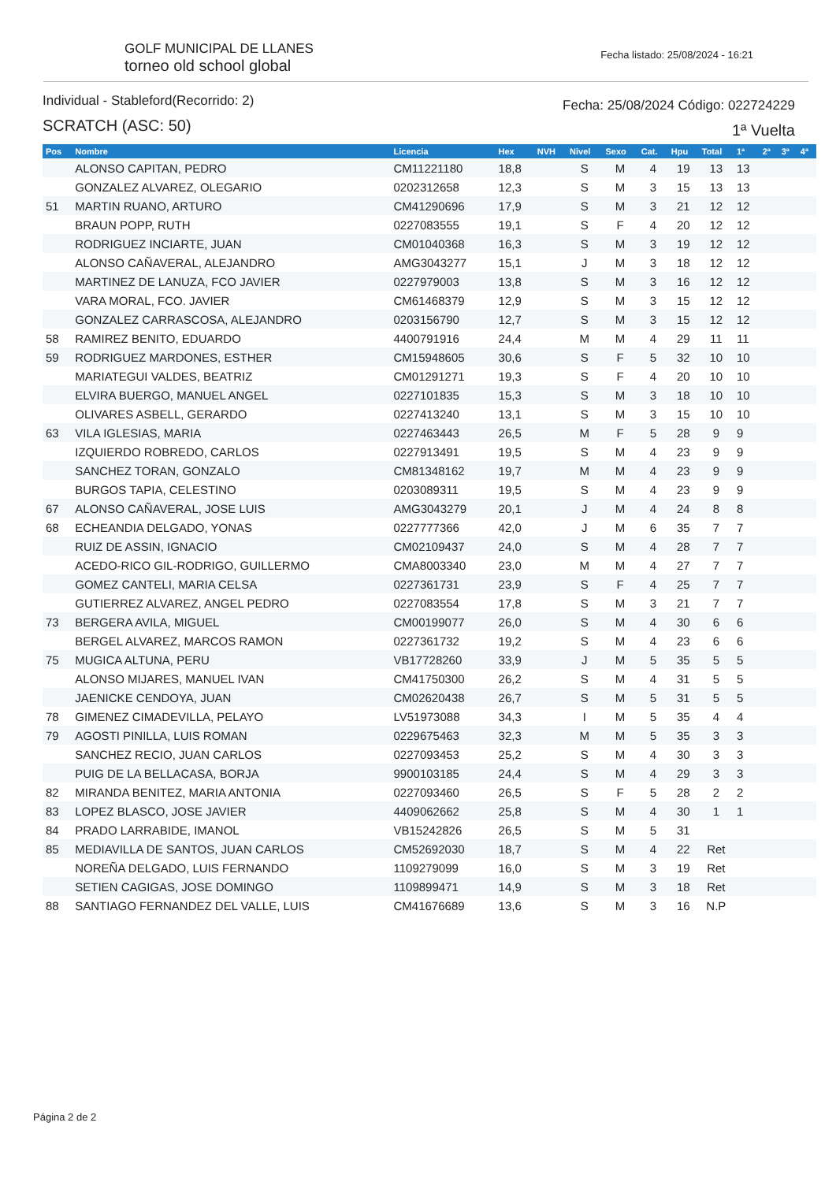GOLF MUNICIPAL DE LLANES
torneo old school global
Fecha listado: 25/08/2024 - 16:21
Individual - Stableford(Recorrido: 2)
SCRATCH (ASC: 50)
Fecha: 25/08/2024 Código: 022724229
1ª Vuelta
| Pos | Nombre | Licencia | Hex | NVH | Nivel | Sexo | Cat. | Hpu | Total | 1ª | 2ª | 3ª | 4ª |
| --- | --- | --- | --- | --- | --- | --- | --- | --- | --- | --- | --- | --- | --- |
| | ALONSO CAPITAN, PEDRO | CM11221180 | 18,8 | | S | M | 4 | 19 | 13 | 13 | | | |
| | GONZALEZ ALVAREZ, OLEGARIO | 0202312658 | 12,3 | | S | M | 3 | 15 | 13 | 13 | | | |
| 51 | MARTIN RUANO, ARTURO | CM41290696 | 17,9 | | S | M | 3 | 21 | 12 | 12 | | | |
| | BRAUN POPP, RUTH | 0227083555 | 19,1 | | S | F | 4 | 20 | 12 | 12 | | | |
| | RODRIGUEZ INCIARTE, JUAN | CM01040368 | 16,3 | | S | M | 3 | 19 | 12 | 12 | | | |
| | ALONSO CAÑAVERAL, ALEJANDRO | AMG3043277 | 15,1 | | J | M | 3 | 18 | 12 | 12 | | | |
| | MARTINEZ DE LANUZA, FCO JAVIER | 0227979003 | 13,8 | | S | M | 3 | 16 | 12 | 12 | | | |
| | VARA MORAL, FCO. JAVIER | CM61468379 | 12,9 | | S | M | 3 | 15 | 12 | 12 | | | |
| | GONZALEZ CARRASCOSA, ALEJANDRO | 0203156790 | 12,7 | | S | M | 3 | 15 | 12 | 12 | | | |
| 58 | RAMIREZ BENITO, EDUARDO | 4400791916 | 24,4 | | M | M | 4 | 29 | 11 | 11 | | | |
| 59 | RODRIGUEZ MARDONES, ESTHER | CM15948605 | 30,6 | | S | F | 5 | 32 | 10 | 10 | | | |
| | MARIATEGUI VALDES, BEATRIZ | CM01291271 | 19,3 | | S | F | 4 | 20 | 10 | 10 | | | |
| | ELVIRA BUERGO, MANUEL ANGEL | 0227101835 | 15,3 | | S | M | 3 | 18 | 10 | 10 | | | |
| | OLIVARES ASBELL, GERARDO | 0227413240 | 13,1 | | S | M | 3 | 15 | 10 | 10 | | | |
| 63 | VILA IGLESIAS, MARIA | 0227463443 | 26,5 | | M | F | 5 | 28 | 9 | 9 | | | |
| | IZQUIERDO ROBREDO, CARLOS | 0227913491 | 19,5 | | S | M | 4 | 23 | 9 | 9 | | | |
| | SANCHEZ TORAN, GONZALO | CM81348162 | 19,7 | | M | M | 4 | 23 | 9 | 9 | | | |
| | BURGOS TAPIA, CELESTINO | 0203089311 | 19,5 | | S | M | 4 | 23 | 9 | 9 | | | |
| 67 | ALONSO CAÑAVERAL, JOSE LUIS | AMG3043279 | 20,1 | | J | M | 4 | 24 | 8 | 8 | | | |
| 68 | ECHEANDIA DELGADO, YONAS | 0227777366 | 42,0 | | J | M | 6 | 35 | 7 | 7 | | | |
| | RUIZ DE ASSIN, IGNACIO | CM02109437 | 24,0 | | S | M | 4 | 28 | 7 | 7 | | | |
| | ACEDO-RICO GIL-RODRIGO, GUILLERMO | CMA8003340 | 23,0 | | M | M | 4 | 27 | 7 | 7 | | | |
| | GOMEZ CANTELI, MARIA CELSA | 0227361731 | 23,9 | | S | F | 4 | 25 | 7 | 7 | | | |
| | GUTIERREZ ALVAREZ, ANGEL PEDRO | 0227083554 | 17,8 | | S | M | 3 | 21 | 7 | 7 | | | |
| 73 | BERGERA AVILA, MIGUEL | CM00199077 | 26,0 | | S | M | 4 | 30 | 6 | 6 | | | |
| | BERGEL ALVAREZ, MARCOS RAMON | 0227361732 | 19,2 | | S | M | 4 | 23 | 6 | 6 | | | |
| 75 | MUGICA ALTUNA, PERU | VB17728260 | 33,9 | | J | M | 5 | 35 | 5 | 5 | | | |
| | ALONSO MIJARES, MANUEL IVAN | CM41750300 | 26,2 | | S | M | 4 | 31 | 5 | 5 | | | |
| | JAENICKE CENDOYA, JUAN | CM02620438 | 26,7 | | S | M | 5 | 31 | 5 | 5 | | | |
| 78 | GIMENEZ CIMADEVILLA, PELAYO | LV51973088 | 34,3 | | I | M | 5 | 35 | 4 | 4 | | | |
| 79 | AGOSTI PINILLA, LUIS ROMAN | 0229675463 | 32,3 | | M | M | 5 | 35 | 3 | 3 | | | |
| | SANCHEZ RECIO, JUAN CARLOS | 0227093453 | 25,2 | | S | M | 4 | 30 | 3 | 3 | | | |
| | PUIG DE LA BELLACASA, BORJA | 9900103185 | 24,4 | | S | M | 4 | 29 | 3 | 3 | | | |
| 82 | MIRANDA BENITEZ, MARIA ANTONIA | 0227093460 | 26,5 | | S | F | 5 | 28 | 2 | 2 | | | |
| 83 | LOPEZ BLASCO, JOSE JAVIER | 4409062662 | 25,8 | | S | M | 4 | 30 | 1 | 1 | | | |
| 84 | PRADO LARRABIDE, IMANOL | VB15242826 | 26,5 | | S | M | 5 | 31 | | | | | |
| 85 | MEDIAVILLA DE SANTOS, JUAN CARLOS | CM52692030 | 18,7 | | S | M | 4 | 22 | Ret | | | | |
| | NOREÑA DELGADO, LUIS FERNANDO | 1109279099 | 16,0 | | S | M | 3 | 19 | Ret | | | | |
| | SETIEN CAGIGAS, JOSE DOMINGO | 1109899471 | 14,9 | | S | M | 3 | 18 | Ret | | | | |
| 88 | SANTIAGO FERNANDEZ DEL VALLE, LUIS | CM41676689 | 13,6 | | S | M | 3 | 16 | N.P | | | | |
Página 2 de 2